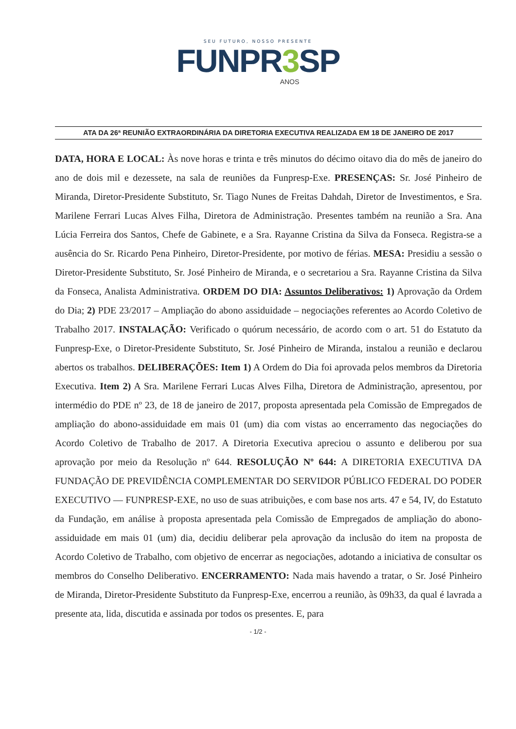SEU FUTURO, NOSSO PRESENTE
FUNPR3 SP
ANOS
ATA DA 26ª REUNIÃO EXTRAORDINÁRIA DA DIRETORIA EXECUTIVA REALIZADA EM 18 DE JANEIRO DE 2017
DATA, HORA E LOCAL: Às nove horas e trinta e três minutos do décimo oitavo dia do mês de janeiro do ano de dois mil e dezessete, na sala de reuniões da Funpresp-Exe. PRESENÇAS: Sr. José Pinheiro de Miranda, Diretor-Presidente Substituto, Sr. Tiago Nunes de Freitas Dahdah, Diretor de Investimentos, e Sra. Marilene Ferrari Lucas Alves Filha, Diretora de Administração. Presentes também na reunião a Sra. Ana Lúcia Ferreira dos Santos, Chefe de Gabinete, e a Sra. Rayanne Cristina da Silva da Fonseca. Registra-se a ausência do Sr. Ricardo Pena Pinheiro, Diretor-Presidente, por motivo de férias. MESA: Presidiu a sessão o Diretor-Presidente Substituto, Sr. José Pinheiro de Miranda, e o secretariou a Sra. Rayanne Cristina da Silva da Fonseca, Analista Administrativa. ORDEM DO DIA: Assuntos Deliberativos: 1) Aprovação da Ordem do Dia; 2) PDE 23/2017 – Ampliação do abono assiduidade – negociações referentes ao Acordo Coletivo de Trabalho 2017. INSTALAÇÃO: Verificado o quórum necessário, de acordo com o art. 51 do Estatuto da Funpresp-Exe, o Diretor-Presidente Substituto, Sr. José Pinheiro de Miranda, instalou a reunião e declarou abertos os trabalhos. DELIBERAÇÕES: Item 1) A Ordem do Dia foi aprovada pelos membros da Diretoria Executiva. Item 2) A Sra. Marilene Ferrari Lucas Alves Filha, Diretora de Administração, apresentou, por intermédio do PDE nº 23, de 18 de janeiro de 2017, proposta apresentada pela Comissão de Empregados de ampliação do abono-assiduidade em mais 01 (um) dia com vistas ao encerramento das negociações do Acordo Coletivo de Trabalho de 2017. A Diretoria Executiva apreciou o assunto e deliberou por sua aprovação por meio da Resolução nº 644. RESOLUÇÃO Nº 644: A DIRETORIA EXECUTIVA DA FUNDAÇÃO DE PREVIDÊNCIA COMPLEMENTAR DO SERVIDOR PÚBLICO FEDERAL DO PODER EXECUTIVO — FUNPRESP-EXE, no uso de suas atribuições, e com base nos arts. 47 e 54, IV, do Estatuto da Fundação, em análise à proposta apresentada pela Comissão de Empregados de ampliação do abono-assiduidade em mais 01 (um) dia, decidiu deliberar pela aprovação da inclusão do item na proposta de Acordo Coletivo de Trabalho, com objetivo de encerrar as negociações, adotando a iniciativa de consultar os membros do Conselho Deliberativo. ENCERRAMENTO: Nada mais havendo a tratar, o Sr. José Pinheiro de Miranda, Diretor-Presidente Substituto da Funpresp-Exe, encerrou a reunião, às 09h33, da qual é lavrada a presente ata, lida, discutida e assinada por todos os presentes. E, para
- 1/2 -